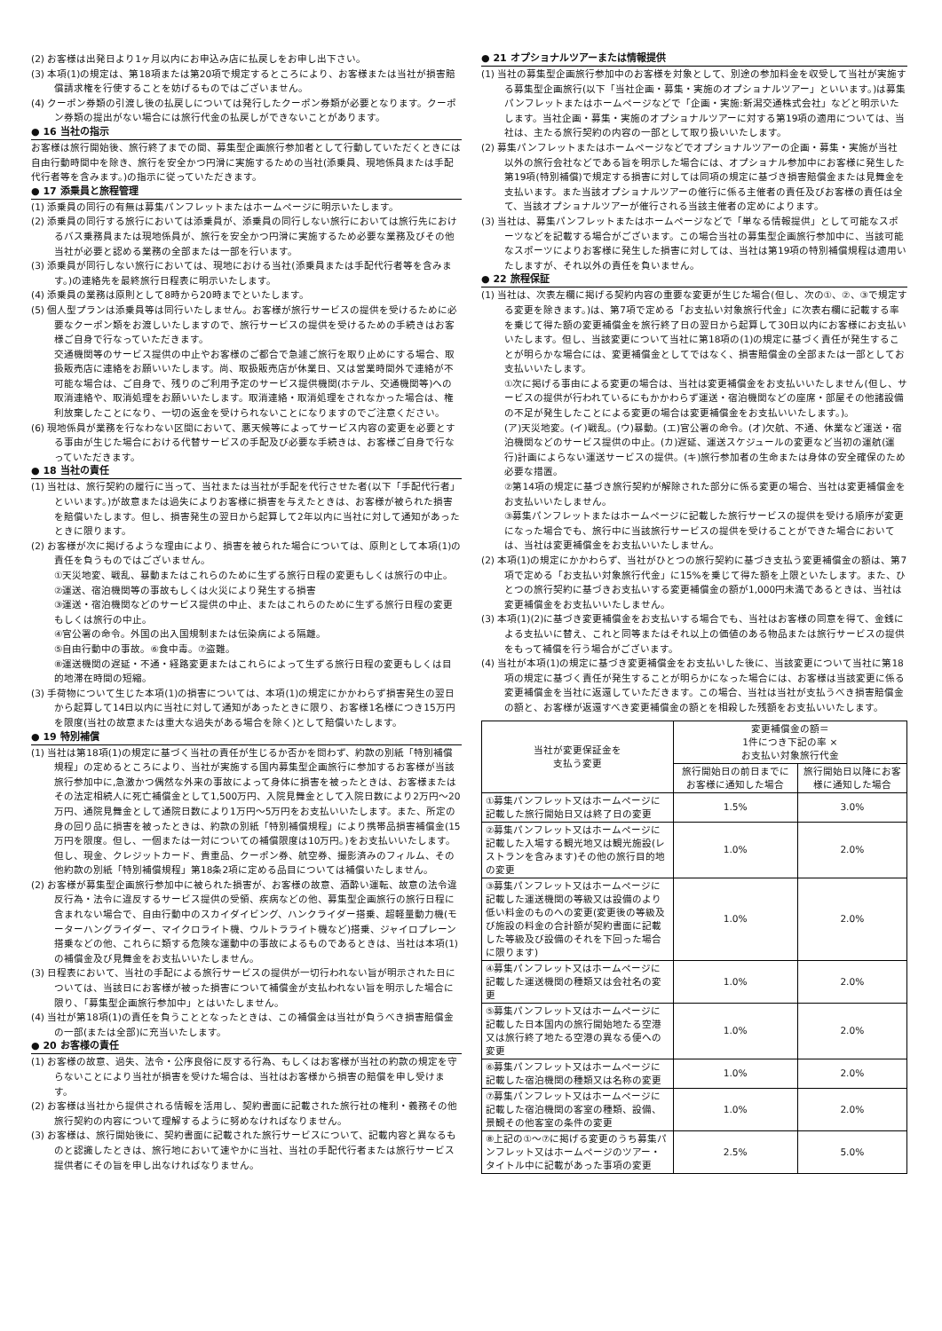(2) お客様は出発日より1ヶ月以内にお申込み店に払戻しをお申し出下さい。
(3) 本項(1)の規定は、第18項または第20項で規定するところにより、お客様または当社が損害賠償請求権を行使することを妨げるものではございません。
(4) クーポン券類の引渡し後の払戻しについては発行したクーポン券類が必要となります。クーポン券類の提出がない場合には旅行代金の払戻しができないことがあります。
● 16 当社の指示
お客様は旅行開始後、旅行終了までの間、募集型企画旅行参加者として行動していただくときには自由行動時間中を除き、旅行を安全かつ円滑に実施するための当社(添乗員、現地係員または手配代行者等を含みます。)の指示に従っていただきます。
● 17 添乗員と旅程管理
(1) 添乗員の同行の有無は募集パンフレットまたはホームページに明示いたします。
(2) 添乗員の同行する旅行においては添乗員が、添乗員の同行しない旅行においては旅行先におけるバス乗務員または現地係員が、旅行を安全かつ円滑に実施するため必要な業務及びその他当社が必要と認める業務の全部または一部を行います。
(3) 添乗員が同行しない旅行においては、現地における当社(添乗員または手配代行者等を含みます。)の連絡先を最終旅行日程表に明示いたします。
(4) 添乗員の業務は原則として8時から20時までといたします。
(5) 個人型プランは添乗員等は同行いたしません。お客様が旅行サービスの提供を受けるために必要なクーポン類をお渡しいたしますので、旅行サービスの提供を受けるための手続きはお客様ご自身で行なっていただきます。
交通機関等のサービス提供の中止やお客様のご都合で急遽ご旅行を取り止めにする場合、取扱販売店に連絡をお願いいたします。尚、取扱販売店が休業日、又は営業時間外で連絡が不可能な場合は、ご自身で、残りのご利用予定のサービス提供機関(ホテル、交通機関等)への取消連絡や、取消処理をお願いいたします。取消連絡・取消処理をされなかった場合は、権利放棄したことになり、一切の返金を受けられないことになりますのでご注意ください。
(6) 現地係員が業務を行なわない区間において、悪天候等によってサービス内容の変更を必要とする事由が生じた場合における代替サービスの手配及び必要な手続きは、お客様ご自身で行なっていただきます。
● 18 当社の責任
(1) 当社は、旅行契約の履行に当って、当社または当社が手配を代行させた者(以下「手配代行者」といいます。)が故意または過失によりお客様に損害を与えたときは、お客様が被られた損害を賠償いたします。但し、損害発生の翌日から起算して2年以内に当社に対して通知があったときに限ります。
(2) お客様が次に掲げるような理由により、損害を被られた場合については、原則として本項(1)の責任を負うものではございません。
①天災地変、戦乱、暴動またはこれらのために生ずる旅行日程の変更もしくは旅行の中止。
②運送、宿泊機関等の事故もしくは火災により発生する損害
③運送・宿泊機関などのサービス提供の中止、またはこれらのために生ずる旅行日程の変更もしくは旅行の中止。
④官公署の命令。外国の出入国規制または伝染病による隔離。
⑤自由行動中の事故。⑥食中毒。⑦盗難。
⑧運送機関の遅延・不通・経路変更またはこれらによって生ずる旅行日程の変更もしくは目的地滞在時間の短縮。
(3) 手荷物について生じた本項(1)の損害については、本項(1)の規定にかかわらず損害発生の翌日から起算して14日以内に当社に対して通知があったときに限り、お客様1名様につき15万円を限度(当社の故意または重大な過失がある場合を除く)として賠償いたします。
● 19 特別補償
(1) 当社は第18項(1)の規定に基づく当社の責任が生じるか否かを問わず、約款の別紙「特別補償規程」の定めるところにより、当社が実施する国内募集型企画旅行に参加するお客様が当該旅行参加中に,急激かつ偶然な外来の事故によって身体に損害を被ったときは、お客様またはその法定相続人に死亡補償金として1,500万円、入院見舞金として入院日数により2万円〜20万円、通院見舞金として通院日数により1万円〜5万円をお支払いいたします。また、所定の身の回り品に損害を被ったときは、約款の別紙「特別補償規程」により携帯品損害補償金(15万円を限度。但し、一個または一対についての補償限度は10万円。)をお支払いいたします。但し、現金、クレジットカード、貴重品、クーポン券、航空券、撮影済みのフィルム、その他約款の別紙「特別補償規程」第18条2項に定める品目については補償いたしません。
(2) お客様が募集型企画旅行参加中に被られた損害が、お客様の故意、酒酔い運転、故意の法令違反行為・法令に違反するサービス提供の受領、疾病などの他、募集型企画旅行の旅行日程に含まれない場合で、自由行動中のスカイダイビング、ハンクライダー搭乗、超軽量動力機(モーターハングライダー、マイクロライト機、ウルトラライト機など)搭乗、ジャイロプレーン搭乗などの他、これらに類する危険な運動中の事故によるものであるときは、当社は本項(1)の補償金及び見舞金をお支払いいたしません。
(3) 日程表において、当社の手配による旅行サービスの提供が一切行われない旨が明示された日については、当該日にお客様が被った損害について補償金が支払われない旨を明示した場合に限り、「募集型企画旅行参加中」とはいたしません。
(4) 当社が第18項(1)の責任を負うこととなったときは、この補償金は当社が負うべき損害賠償金の一部(または全部)に充当いたします。
● 20 お客様の責任
(1) お客様の故意、過失、法令・公序良俗に反する行為、もしくはお客様が当社の約款の規定を守らないことにより当社が損害を受けた場合は、当社はお客様から損害の賠償を申し受けます。
(2) お客様は当社から提供される情報を活用し、契約書面に記載された旅行社の権利・義務その他旅行契約の内容について理解するように努めなければなりません。
(3) お客様は、旅行開始後に、契約書面に記載された旅行サービスについて、記載内容と異なるものと認識したときは、旅行地において速やかに当社、当社の手配代行者または旅行サービス提供者にその旨を申し出なければなりません。
● 21 オプショナルツアーまたは情報提供
(1) 当社の募集型企画旅行参加中のお客様を対象として、別途の参加料金を収受して当社が実施する募集型企画旅行(以下「当社企画・募集・実施のオプショナルツアー」といいます。)は募集パンフレットまたはホームページなどで「企画・実施:新潟交通株式会社」などと明示いたします。当社企画・募集・実施のオプショナルツアーに対する第19項の適用については、当社は、主たる旅行契約の内容の一部として取り扱いいたします。
(2) 募集パンフレットまたはホームページなどでオプショナルツアーの企画・募集・実施が当社以外の旅行会社などである旨を明示した場合には、オプショナル参加中にお客様に発生した第19項(特別補償)で規定する損害に対しては同項の規定に基づき損害賠償金または見舞金を支払います。また当該オプショナルツアーの催行に係る主催者の責任及びお客様の責任は全て、当該オプショナルツアーが催行される当該主催者の定めによります。
(3) 当社は、募集パンフレットまたはホームページなどで「単なる情報提供」として可能なスポーツなどを記載する場合がございます。この場合当社の募集型企画旅行参加中に、当該可能なスポーツによりお客様に発生した損害に対しては、当社は第19項の特別補償規程は適用いたしますが、それ以外の責任を負いません。
● 22 旅程保証
(1) 当社は、次表左欄に掲げる契約内容の重要な変更が生じた場合(但し、次の①、②、③で規定する変更を除きます。)は、第7項で定める「お支払い対象旅行代金」に次表右欄に記載する率を乗じて得た額の変更補償金を旅行終了日の翌日から起算して30日以内にお客様にお支払いいたします。但し、当該変更について当社に第18項の(1)の規定に基づく責任が発生することが明らかな場合には、変更補償金としてではなく、損害賠償金の全部または一部としてお支払いいたします。
①次に掲げる事由による変更の場合は、当社は変更補償金をお支払いいたしません(但し、サービスの提供が行われているにもかかわらず運送・宿泊機関などの座席・部屋その他諸設備の不足が発生したことによる変更の場合は変更補償金をお支払いいたします。)。
(ア)天災地変。(イ)戦乱。(ウ)暴動。(エ)官公署の命令。(オ)欠航、不通、休業など運送・宿泊機関などのサービス提供の中止。(カ)遅延、運送スケジュールの変更など当初の運航(運行)計画によらない運送サービスの提供。(キ)旅行参加者の生命または身体の安全確保のため必要な措置。
②第14項の規定に基づき旅行契約が解除された部分に係る変更の場合、当社は変更補償金をお支払いいたしません。
③募集パンフレットまたはホームページに記載した旅行サービスの提供を受ける順序が変更になった場合でも、旅行中に当該旅行サービスの提供を受けることができた場合においては、当社は変更補償金をお支払いいたしません。
(2) 本項(1)の規定にかかわらず、当社がひとつの旅行契約に基づき支払う変更補償金の額は、第7項で定める「お支払い対象旅行代金」に15%を乗じて得た額を上限といたします。また、ひとつの旅行契約に基づきお支払いする変更補償金の額が1,000円未満であるときは、当社は変更補償金をお支払いいたしません。
(3) 本項(1)(2)に基づき変更補償金をお支払いする場合でも、当社はお客様の同意を得て、金銭による支払いに替え、これと同等またはそれ以上の価値のある物品または旅行サービスの提供をもって補償を行う場合がございます。
(4) 当社が本項(1)の規定に基づき変更補償金をお支払いした後に、当該変更について当社に第18項の規定に基づく責任が発生することが明らかになった場合には、お客様は当該変更に係る変更補償金を当社に返還していただきます。この場合、当社は当社が支払うべき損害賠償金の額と、お客様が返還すべき変更補償金の額とを相殺した残額をお支払いいたします。
| 当社が変更保証金を 支払う変更 | 変更補償金の額＝ 1件につき下記の率 × お支払い対象旅行代金 | |
| --- | --- | --- |
| | 旅行開始日の前日までにお客様に通知した場合 | 旅行開始日以降にお客様に通知した場合 |
| ①募集パンフレット又はホームページに記載した旅行開始日又は終了日の変更 | 1.5% | 3.0% |
| ②募集パンフレット又はホームページに記載した入場する観光地又は観光施設(レストランを含みます)その他の旅行目的地の変更 | 1.0% | 2.0% |
| ③募集パンフレット又はホームページに記載した運送機関の等級又は設備のより低い料金のものへの変更(変更後の等級及び施設の料金の合計額が契約書面に記載した等級及び設備のそれを下回った場合に限ります) | 1.0% | 2.0% |
| ④募集パンフレット又はホームページに記載した運送機関の種類又は会社名の変更 | 1.0% | 2.0% |
| ⑤募集パンフレット又はホームページに記載した日本国内の旅行開始地たる空港又は旅行終了地たる空港の異なる便への変更 | 1.0% | 2.0% |
| ⑥募集パンフレット又はホームページに記載した宿泊機関の種類又は名称の変更 | 1.0% | 2.0% |
| ⑦募集パンフレット又はホームページに記載した宿泊機関の客室の種類、設備、景観その他客室の条件の変更 | 1.0% | 2.0% |
| ⑧上記の①〜⑦に掲げる変更のうち募集パンフレット又はホームページのツアー・タイトル中に記載があった事項の変更 | 2.5% | 5.0% |